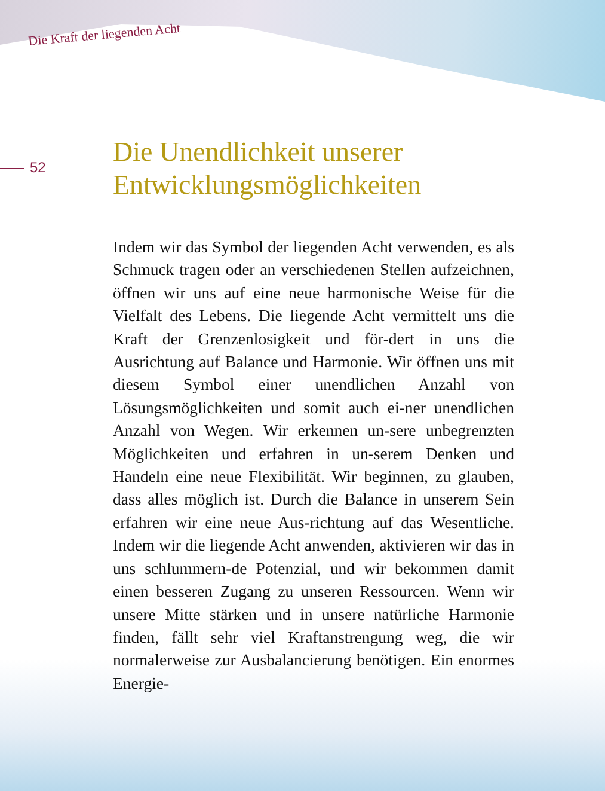Die Kraft der liegenden Acht
52
Die Unendlichkeit unserer Entwicklungsmöglichkeiten
Indem wir das Symbol der liegenden Acht verwenden, es als Schmuck tragen oder an verschiedenen Stellen aufzeichnen, öffnen wir uns auf eine neue harmonische Weise für die Vielfalt des Lebens. Die liegende Acht vermittelt uns die Kraft der Grenzenlosigkeit und för-dert in uns die Ausrichtung auf Balance und Harmonie. Wir öffnen uns mit diesem Symbol einer unendlichen Anzahl von Lösungsmöglichkeiten und somit auch ei-ner unendlichen Anzahl von Wegen. Wir erkennen un-sere unbegrenzten Möglichkeiten und erfahren in un-serem Denken und Handeln eine neue Flexibilität. Wir beginnen, zu glauben, dass alles möglich ist. Durch die Balance in unserem Sein erfahren wir eine neue Aus-richtung auf das Wesentliche. Indem wir die liegende Acht anwenden, aktivieren wir das in uns schlummern-de Potenzial, und wir bekommen damit einen besseren Zugang zu unseren Ressourcen. Wenn wir unsere Mitte stärken und in unsere natürliche Harmonie finden, fällt sehr viel Kraftanstrengung weg, die wir normalerweise zur Ausbalancierung benötigen. Ein enormes Energie-